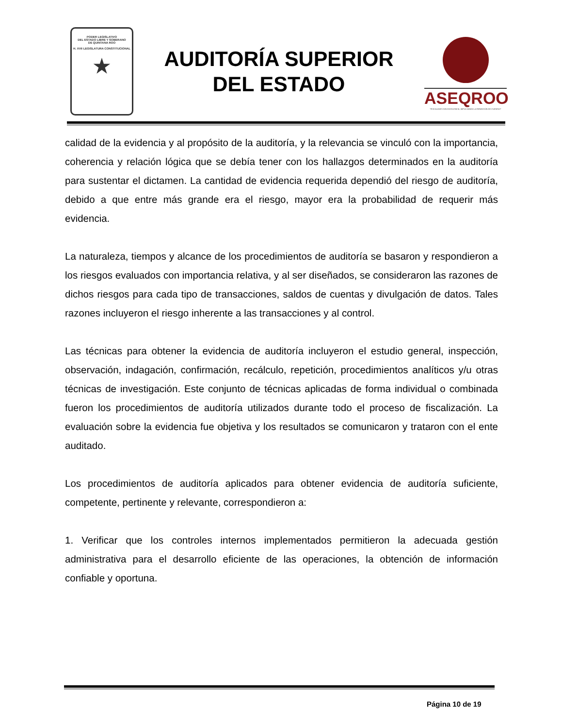PODER LEGISLATIVO
DEL ESTADO LIBRE Y SOBERANO
DE QUINTANA ROO
H. XVII LEGISLATURA CONSTITUCIONAL
★
AUDITORÍA SUPERIOR
DEL ESTADO
ASEQROO
"FISCALIZAR CON EXCELENCIA, IMPULSANDO LA RENDICIÓN DE CUENTAS"
calidad de la evidencia y al propósito de la auditoría, y la relevancia se vinculó con la importancia, coherencia y relación lógica que se debía tener con los hallazgos determinados en la auditoría para sustentar el dictamen. La cantidad de evidencia requerida dependió del riesgo de auditoría, debido a que entre más grande era el riesgo, mayor era la probabilidad de requerir más evidencia.
La naturaleza, tiempos y alcance de los procedimientos de auditoría se basaron y respondieron a los riesgos evaluados con importancia relativa, y al ser diseñados, se consideraron las razones de dichos riesgos para cada tipo de transacciones, saldos de cuentas y divulgación de datos. Tales razones incluyeron el riesgo inherente a las transacciones y al control.
Las técnicas para obtener la evidencia de auditoría incluyeron el estudio general, inspección, observación, indagación, confirmación, recálculo, repetición, procedimientos analíticos y/u otras técnicas de investigación. Este conjunto de técnicas aplicadas de forma individual o combinada fueron los procedimientos de auditoría utilizados durante todo el proceso de fiscalización. La evaluación sobre la evidencia fue objetiva y los resultados se comunicaron y trataron con el ente auditado.
Los procedimientos de auditoría aplicados para obtener evidencia de auditoría suficiente, competente, pertinente y relevante, correspondieron a:
1. Verificar que los controles internos implementados permitieron la adecuada gestión administrativa para el desarrollo eficiente de las operaciones, la obtención de información confiable y oportuna.
Página 10 de 19